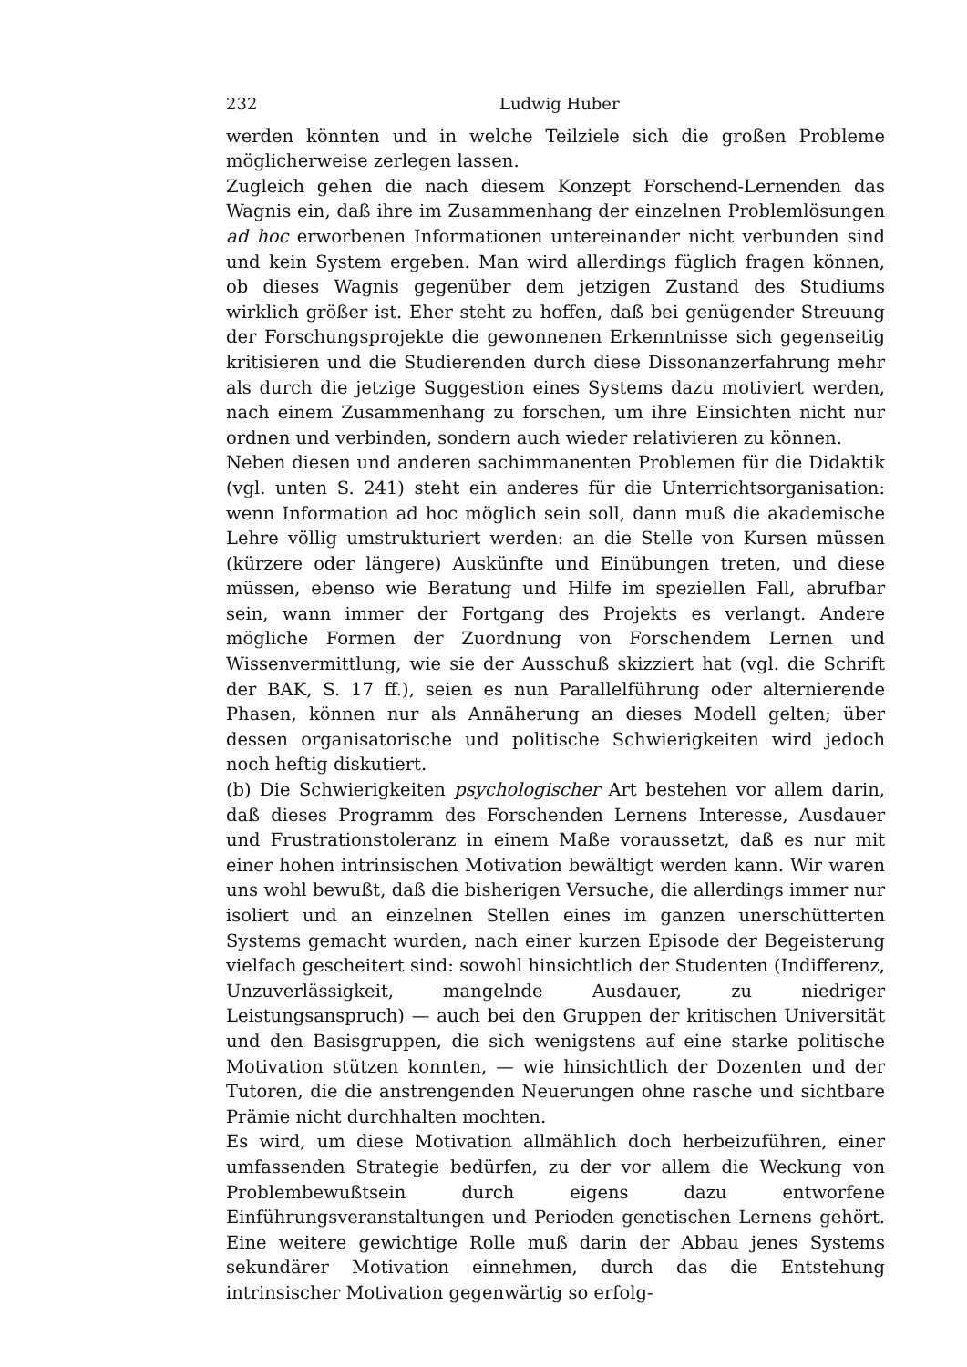232 Ludwig Huber
werden könnten und in welche Teilziele sich die großen Probleme möglicherweise zerlegen lassen.
Zugleich gehen die nach diesem Konzept Forschend-Lernenden das Wagnis ein, daß ihre im Zusammenhang der einzelnen Problemlösungen ad hoc erworbenen Informationen untereinander nicht verbunden sind und kein System ergeben. Man wird allerdings füglich fragen können, ob dieses Wagnis gegenüber dem jetzigen Zustand des Studiums wirklich größer ist. Eher steht zu hoffen, daß bei genügender Streuung der Forschungsprojekte die gewonnenen Erkenntnisse sich gegenseitig kritisieren und die Studierenden durch diese Dissonanzerfahrung mehr als durch die jetzige Suggestion eines Systems dazu motiviert werden, nach einem Zusammenhang zu forschen, um ihre Einsichten nicht nur ordnen und verbinden, sondern auch wieder relativieren zu können.
Neben diesen und anderen sachimmanenten Problemen für die Didaktik (vgl. unten S. 241) steht ein anderes für die Unterrichtsorganisation: wenn Information ad hoc möglich sein soll, dann muß die akademische Lehre völlig umstrukturiert werden: an die Stelle von Kursen müssen (kürzere oder längere) Auskünfte und Einübungen treten, und diese müssen, ebenso wie Beratung und Hilfe im speziellen Fall, abrufbar sein, wann immer der Fortgang des Projekts es verlangt. Andere mögliche Formen der Zuordnung von Forschendem Lernen und Wissenvermittlung, wie sie der Ausschuß skizziert hat (vgl. die Schrift der BAK, S. 17 ff.), seien es nun Parallelführung oder alternierende Phasen, können nur als Annäherung an dieses Modell gelten; über dessen organisatorische und politische Schwierigkeiten wird jedoch noch heftig diskutiert.
(b) Die Schwierigkeiten psychologischer Art bestehen vor allem darin, daß dieses Programm des Forschenden Lernens Interesse, Ausdauer und Frustrationstoleranz in einem Maße voraussetzt, daß es nur mit einer hohen intrinsischen Motivation bewältigt werden kann. Wir waren uns wohl bewußt, daß die bisherigen Versuche, die allerdings immer nur isoliert und an einzelnen Stellen eines im ganzen unerschütterten Systems gemacht wurden, nach einer kurzen Episode der Begeisterung vielfach gescheitert sind: sowohl hinsichtlich der Studenten (Indifferenz, Unzuverlässigkeit, mangelnde Ausdauer, zu niedriger Leistungsanspruch) — auch bei den Gruppen der kritischen Universität und den Basisgruppen, die sich wenigstens auf eine starke politische Motivation stützen konnten, — wie hinsichtlich der Dozenten und der Tutoren, die die anstrengenden Neuerungen ohne rasche und sichtbare Prämie nicht durchhalten mochten.
Es wird, um diese Motivation allmählich doch herbeizuführen, einer umfassenden Strategie bedürfen, zu der vor allem die Weckung von Problembewußtsein durch eigens dazu entworfene Einführungsveranstaltungen und Perioden genetischen Lernens gehört. Eine weitere gewichtige Rolle muß darin der Abbau jenes Systems sekundärer Motivation einnehmen, durch das die Entstehung intrinsischer Motivation gegenwärtig so erfolg-